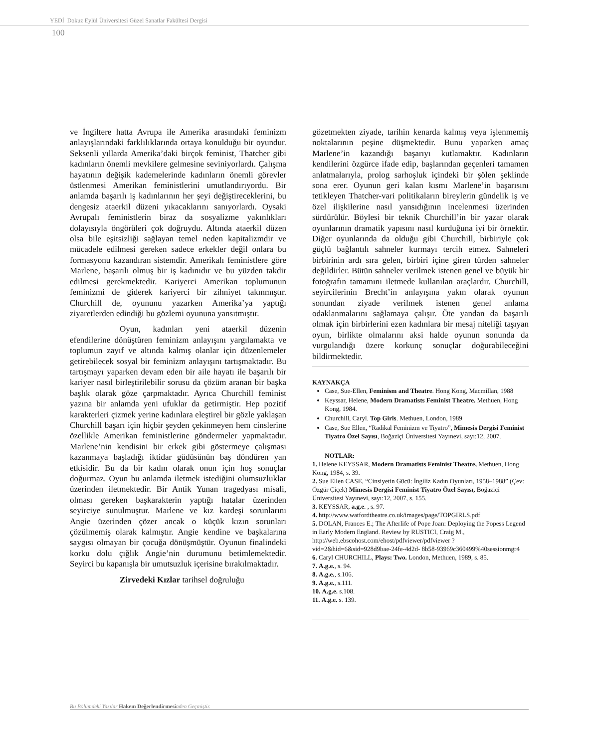YEDİ Dokuz Eylül Üniversitesi Güzel Sanatlar Fakültesi Dergisi
100
ve İngiltere hatta Avrupa ile Amerika arasındaki feminizm anlayışlarındaki farklılıklarında ortaya konulduğu bir oyundur. Seksenli yıllarda Amerika’daki birçok feminist, Thatcher gibi kadınların önemli mevkilere gelmesine seviniyorlardı. Çalışma hayatının değişik kademelerinde kadınların önemli görevler üstlenmesi Amerikan feministlerini umutlandırıyordu. Bir anlamda başarılı iş kadınlarının her şeyi değiştireceklerini, bu dengesiz ataerkil düzeni yıkacaklarını sanıyorlardı. Oysaki Avrupalı feministlerin biraz da sosyalizme yakınlıkları dolayısıyla öngörüleri çok doğruydu. Altında ataerkil düzen olsa bile eşitsizliği sağlayan temel neden kapitalizmdir ve mücadele edilmesi gereken sadece erkekler değil onlara bu formasyonu kazandıran sistemdir. Amerikalı feministlere göre Marlene, başarılı olmuş bir iş kadınıdır ve bu yüzden takdir edilmesi gerekmektedir. Kariyerci Amerikan toplumunun feminizmi de giderek kariyerci bir zihniyet takınmıştır. Churchill de, oyununu yazarken Amerika’ya yaptığı ziyaretlerden edindiği bu gözlemi oyununa yansıtmıştır.
Oyun, kadınları yeni ataerkil düzenin efendilerine dönüştüren feminizm anlayışını yargılamakta ve toplumun zayıf ve altında kalmış olanlar için düzenlemeler getirebilecek sosyal bir feminizm anlayışını tartışmaktadır. Bu tartışmayı yaparken devam eden bir aile hayatı ile başarılı bir kariyer nasıl birleştirilebilir sorusu da çözüm aranan bir başka başlık olarak göze çarpmaktadır. Ayrıca Churchill feminist yazına bir anlamda yeni ufuklar da getirmiştir. Hep pozitif karakterleri çizmek yerine kadınlara eleştirel bir gözle yaklaşan Churchill başarı için hiçbir şeyden çekinmeyen hem cinslerine özellikle Amerikan feministlerine göndermeler yapmaktadır. Marlene’nin kendisini bir erkek gibi göstermeye çalışması kazanmaya başladığı iktidar güdüsünün baş döndüren yan etkisidir. Bu da bir kadın olarak onun için hoş sonuçlar doğurmaz. Oyun bu anlamda iletmek istediğini olumsuzluklar üzerinden iletmektedir. Bir Antik Yunan tragedyası misali, olması gereken başkarakterin yaptığı hatalar üzerinden seyirciye sunulmuştur. Marlene ve kız kardeşi sorunlarını Angie üzerinden çözer ancak o küçük kızın sorunları çözülmemiş olarak kalmıştır. Angie kendine ve başkalarına saygısı olmayan bir çocuğa dönüşmüştür. Oyunun finalindeki korku dolu çığlık Angie’nin durumunu betimlemektedir. Seyirci bu kapanışla bir umutsuzluk içerisine bırakılmaktadır.
Zirvedeki Kızlar tarihsel doğruluğu
gözetmekten ziyade, tarihin kenarda kalmış veya işlenmemiş noktalarının peşine düşmektedir. Bunu yaparken amaç Marlene’in kazandığı başarıyı kutlamaktır. Kadınların kendilerini özgürce ifade edip, başlarından geçenleri tamamen anlatmalarıyla, prolog sarhoşluk içindeki bir şölen şeklinde sona erer. Oyunun geri kalan kısmı Marlene’in başarısını tetikleyen Thatcher-vari politikaların bireylerin gündelik iş ve özel ilişkilerine nasıl yansıdığının incelenmesi üzerinden sürdürülür. Böylesi bir teknik Churchill’in bir yazar olarak oyunlarının dramatik yapısını nasıl kurduğuna iyi bir örnektir. Diğer oyunlarında da olduğu gibi Churchill, birbiriyle çok güçlü bağlantılı sahneler kurmayı tercih etmez. Sahneleri birbirinin ardı sıra gelen, birbiri içine giren türden sahneler değildirler. Bütün sahneler verilmek istenen genel ve büyük bir fotoğrafın tamamını iletmede kullanılan araçlardır. Churchill, seyircilerinin Brecht’in anlayışına yakın olarak oyunun sonundan ziyade verilmek istenen genel anlama odaklanmalarını sağlamaya çalışır. Öte yandan da başarılı olmak için birbirlerini ezen kadınlara bir mesaj niteliği taşıyan oyun, birlikte olmalarını aksi halde oyunun sonunda da vurgulandığı üzere korkunç sonuçlar doğurabileceğini bildirmektedir.
KAYNAKÇA
Case, Sue-Ellen, Feminism and Theatre. Hong Kong, Macmillan, 1988
Keyssar, Helene, Modern Dramatists Feminist Theatre. Methuen, Hong Kong, 1984.
Churchill, Caryl. Top Girls. Methuen, London, 1989
Case, Sue Ellen, “Radikal Feminizm ve Tiyatro”, Mimesis Dergisi Feminist Tiyatro Özel Sayısı, Boğaziçi Üniversitesi Yayınevi, sayı:12, 2007.
NOTLAR:
1. Helene KEYSSAR, Modern Dramatists Feminist Theatre, Methuen, Hong Kong, 1984, s. 39.
2. Sue Ellen CASE, “Cinsiyetin Gücü: İngiliz Kadın Oyunları, 1958–1988” (Çev: Özgür Çiçek) Mimesis Dergisi Feminist Tiyatro Özel Sayısı, Boğaziçi Üniversitesi Yayınevi, sayı:12, 2007, s. 155.
3. KEYSSAR, a.g.e. , s. 97.
4. http://www.watfordtheatre.co.uk/images/page/TOPGIRLS.pdf
5. DOLAN, Frances E.; The Afterlife of Pope Joan: Deploying the Popess Legend in Early Modern England. Review by RUSTICI, Craig M., http://web.ebscohost.com/ehost/pdfviewer/pdfviewer ?vid=2&hid=6&sid=928d9bae-24fe-4d2d- 8b58-93969c360499%40sessionmgr4
6. Caryl CHURCHILL, Plays: Two. London, Methuen, 1989, s. 85.
7. A.g.e., s. 94.
8. A.g.e., s.106.
9. A.g.e., s.111.
10. A.g.e. s.108.
11. A.g.e. s. 139.
Bu Bölümdeki Yazılar Hakem Değerlendirmesinden Geçmiştir.